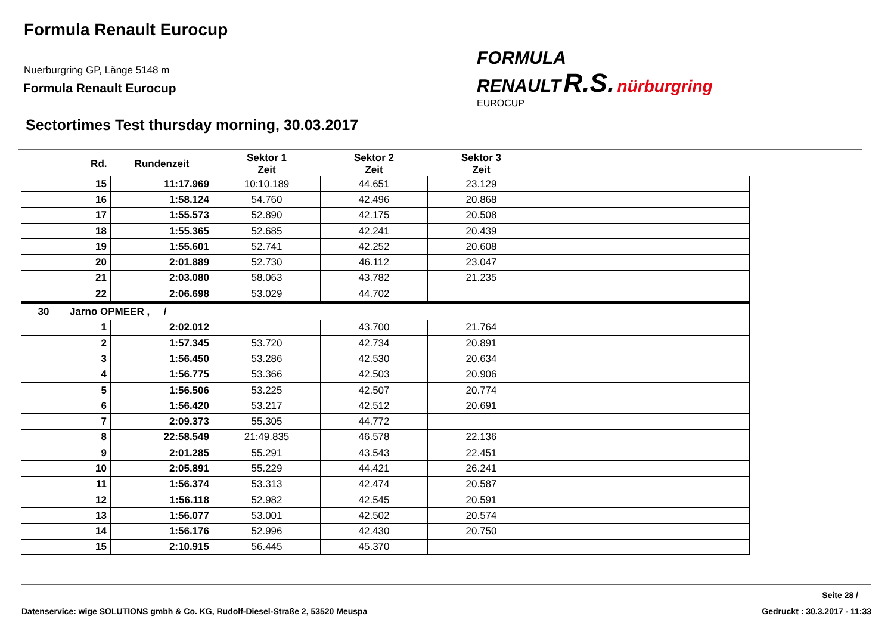Formula Renault Eurocup
Nuerburgring GP, Länge 5148 m
Formula Renault Eurocup
Sectortimes Test thursday morning, 30.03.2017
FORMULA
RENAULT R.S. nürburgring
EUROCUP
| | Rd. | Rundenzeit | Sektor 1 Zeit | Sektor 2 Zeit | Sektor 3 Zeit | | |
| --- | --- | --- | --- | --- | --- | --- | --- |
| | 15 | 11:17.969 | 10:10.189 | 44.651 | 23.129 | | |
| | 16 | 1:58.124 | 54.760 | 42.496 | 20.868 | | |
| | 17 | 1:55.573 | 52.890 | 42.175 | 20.508 | | |
| | 18 | 1:55.365 | 52.685 | 42.241 | 20.439 | | |
| | 19 | 1:55.601 | 52.741 | 42.252 | 20.608 | | |
| | 20 | 2:01.889 | 52.730 | 46.112 | 23.047 | | |
| | 21 | 2:03.080 | 58.063 | 43.782 | 21.235 | | |
| | 22 | 2:06.698 | 53.029 | 44.702 | | | |
| 30 | Jarno OPMEER , / | | | | | | |
| | 1 | 2:02.012 | | 43.700 | 21.764 | | |
| | 2 | 1:57.345 | 53.720 | 42.734 | 20.891 | | |
| | 3 | 1:56.450 | 53.286 | 42.530 | 20.634 | | |
| | 4 | 1:56.775 | 53.366 | 42.503 | 20.906 | | |
| | 5 | 1:56.506 | 53.225 | 42.507 | 20.774 | | |
| | 6 | 1:56.420 | 53.217 | 42.512 | 20.691 | | |
| | 7 | 2:09.373 | 55.305 | 44.772 | | | |
| | 8 | 22:58.549 | 21:49.835 | 46.578 | 22.136 | | |
| | 9 | 2:01.285 | 55.291 | 43.543 | 22.451 | | |
| | 10 | 2:05.891 | 55.229 | 44.421 | 26.241 | | |
| | 11 | 1:56.374 | 53.313 | 42.474 | 20.587 | | |
| | 12 | 1:56.118 | 52.982 | 42.545 | 20.591 | | |
| | 13 | 1:56.077 | 53.001 | 42.502 | 20.574 | | |
| | 14 | 1:56.176 | 52.996 | 42.430 | 20.750 | | |
| | 15 | 2:10.915 | 56.445 | 45.370 | | | |
Seite 28 /
Datenservice: wige SOLUTIONS gmbh & Co. KG, Rudolf-Diesel-Straße 2, 53520 Meuspa
Gedruckt : 30.3.2017 - 11:33